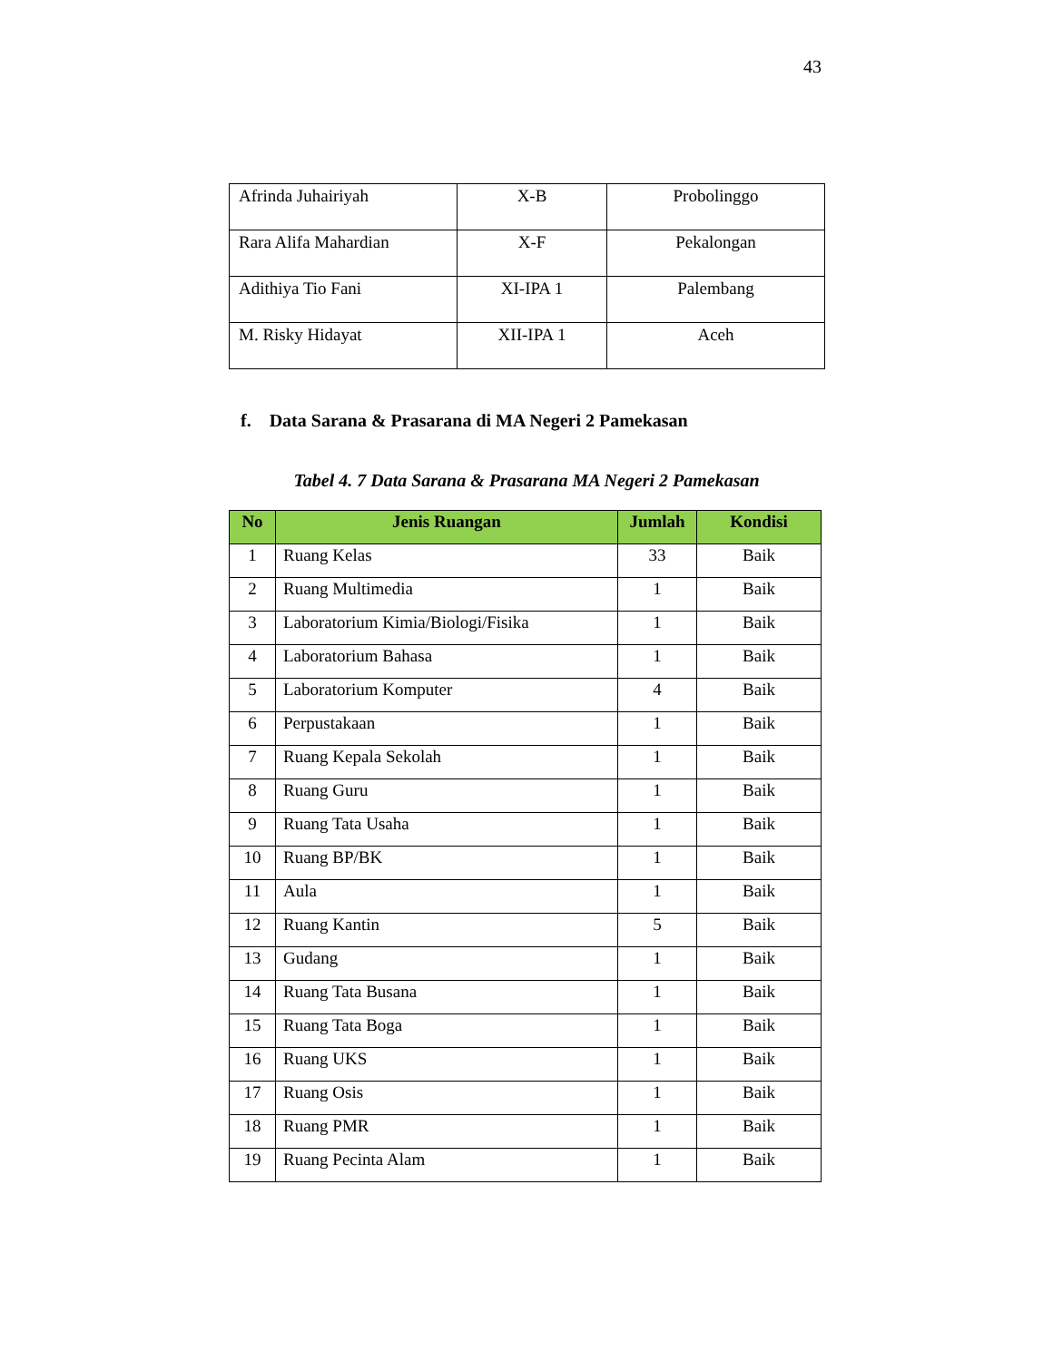43
| Afrinda Juhairiyah | X-B | Probolinggo |
| Rara Alifa Mahardian | X-F | Pekalongan |
| Adithiya Tio Fani | XI-IPA 1 | Palembang |
| M. Risky Hidayat | XII-IPA 1 | Aceh |
f. Data Sarana & Prasarana di MA Negeri 2 Pamekasan
Tabel 4. 7 Data Sarana & Prasarana MA Negeri 2 Pamekasan
| No | Jenis Ruangan | Jumlah | Kondisi |
| --- | --- | --- | --- |
| 1 | Ruang Kelas | 33 | Baik |
| 2 | Ruang Multimedia | 1 | Baik |
| 3 | Laboratorium Kimia/Biologi/Fisika | 1 | Baik |
| 4 | Laboratorium Bahasa | 1 | Baik |
| 5 | Laboratorium Komputer | 4 | Baik |
| 6 | Perpustakaan | 1 | Baik |
| 7 | Ruang Kepala Sekolah | 1 | Baik |
| 8 | Ruang Guru | 1 | Baik |
| 9 | Ruang Tata Usaha | 1 | Baik |
| 10 | Ruang BP/BK | 1 | Baik |
| 11 | Aula | 1 | Baik |
| 12 | Ruang Kantin | 5 | Baik |
| 13 | Gudang | 1 | Baik |
| 14 | Ruang Tata Busana | 1 | Baik |
| 15 | Ruang Tata Boga | 1 | Baik |
| 16 | Ruang UKS | 1 | Baik |
| 17 | Ruang Osis | 1 | Baik |
| 18 | Ruang PMR | 1 | Baik |
| 19 | Ruang Pecinta Alam | 1 | Baik |